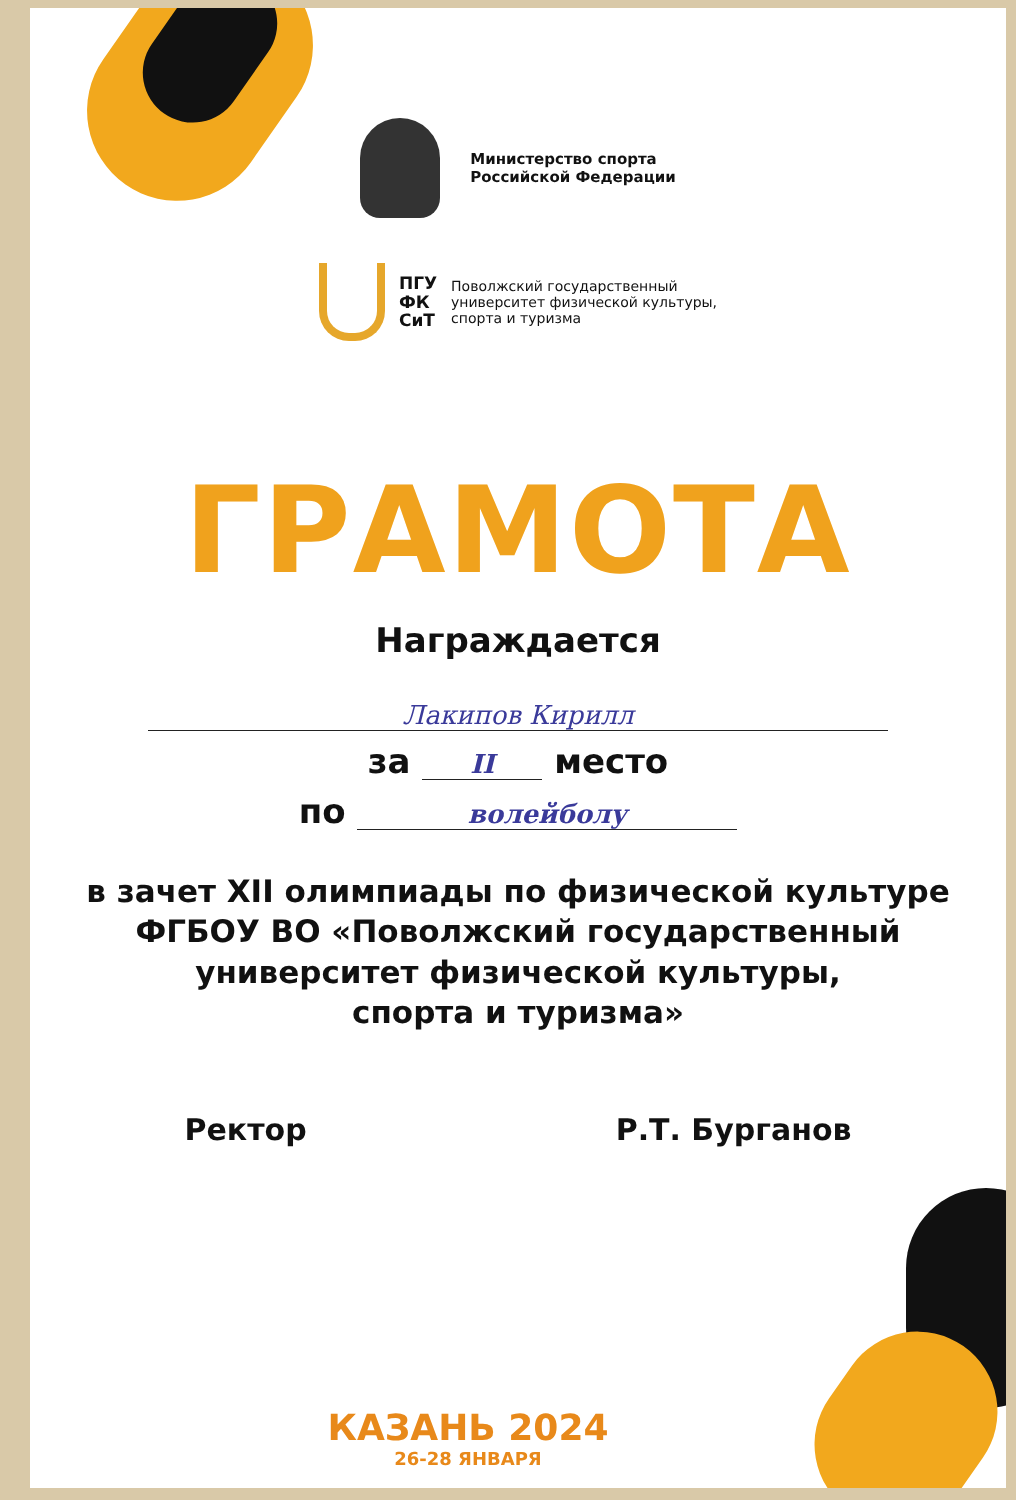Министерство спорта
Российской Федерации
ПГУ
ФК
СиТ
Поволжский государственный
университет физической культуры,
спорта и туризма
ГРАМОТА
Награждается
Лакипов Кирилл
за II место
по волейболу
в зачет XII олимпиады по физической культуре
ФГБОУ ВО «Поволжский государственный
университет физической культуры,
спорта и туризма»
Ректор Р.Т. Бурганов
КАЗАНЬ 2024
26-28 ЯНВАРЯ